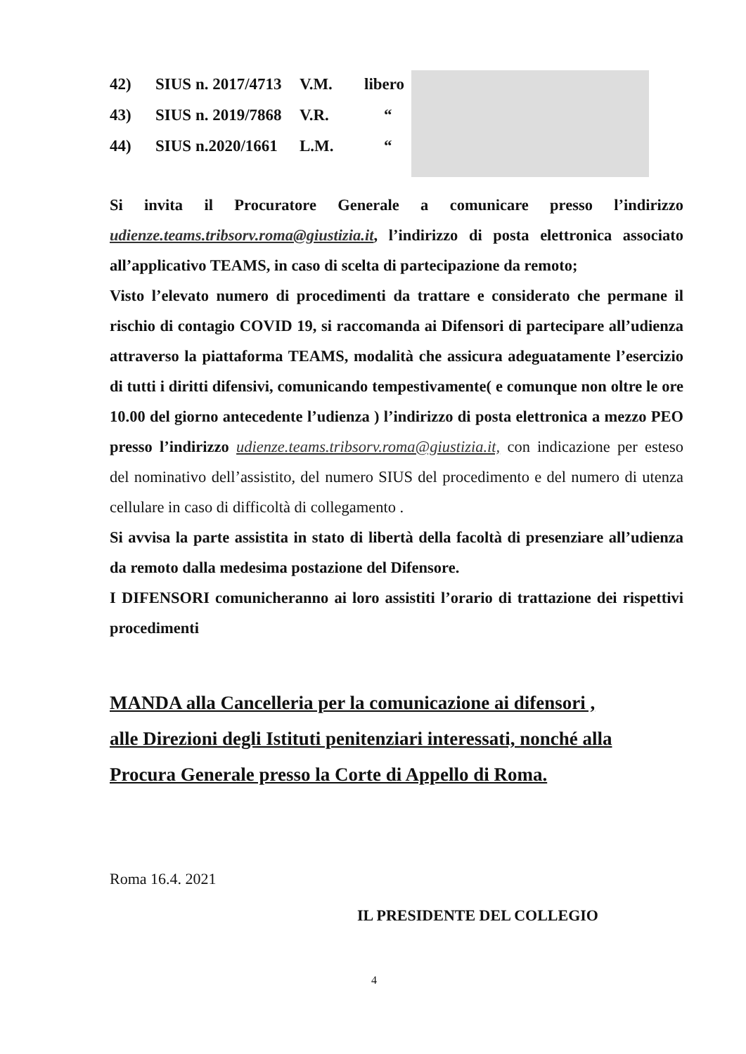42) SIUS n. 2017/4713 V.M. libero
43) SIUS n. 2019/7868 V.R. “
44) SIUS n.2020/1661 L.M. “
Si invita il Procuratore Generale a comunicare presso l’indirizzo udienze.teams.tribsorv.roma@giustizia.it, l’indirizzo di posta elettronica associato all’applicativo TEAMS, in caso di scelta di partecipazione da remoto;
Visto l’elevato numero di procedimenti da trattare e considerato che permane il rischio di contagio COVID 19, si raccomanda ai Difensori di partecipare all’udienza attraverso la piattaforma TEAMS, modalità che assicura adeguatamente l’esercizio di tutti i diritti difensivi, comunicando tempestivamente( e comunque non oltre le ore 10.00 del giorno antecedente l’udienza ) l’indirizzo di posta elettronica a mezzo PEO presso l’indirizzo udienze.teams.tribsorv.roma@giustizia.it, con indicazione per esteso del nominativo dell’assistito, del numero SIUS del procedimento e del numero di utenza cellulare in caso di difficoltà di collegamento .
Si avvisa la parte assistita in stato di libertà della facoltà di presenziare all’udienza da remoto dalla medesima postazione del Difensore.
I DIFENSORI comunicheranno ai loro assistiti l’orario di trattazione dei rispettivi procedimenti
MANDA alla Cancelleria per la comunicazione ai difensori ,
alle Direzioni degli Istituti penitenziari interessati, nonché alla
Procura Generale presso la Corte di Appello di Roma.
Roma 16.4. 2021
IL PRESIDENTE DEL COLLEGIO
4